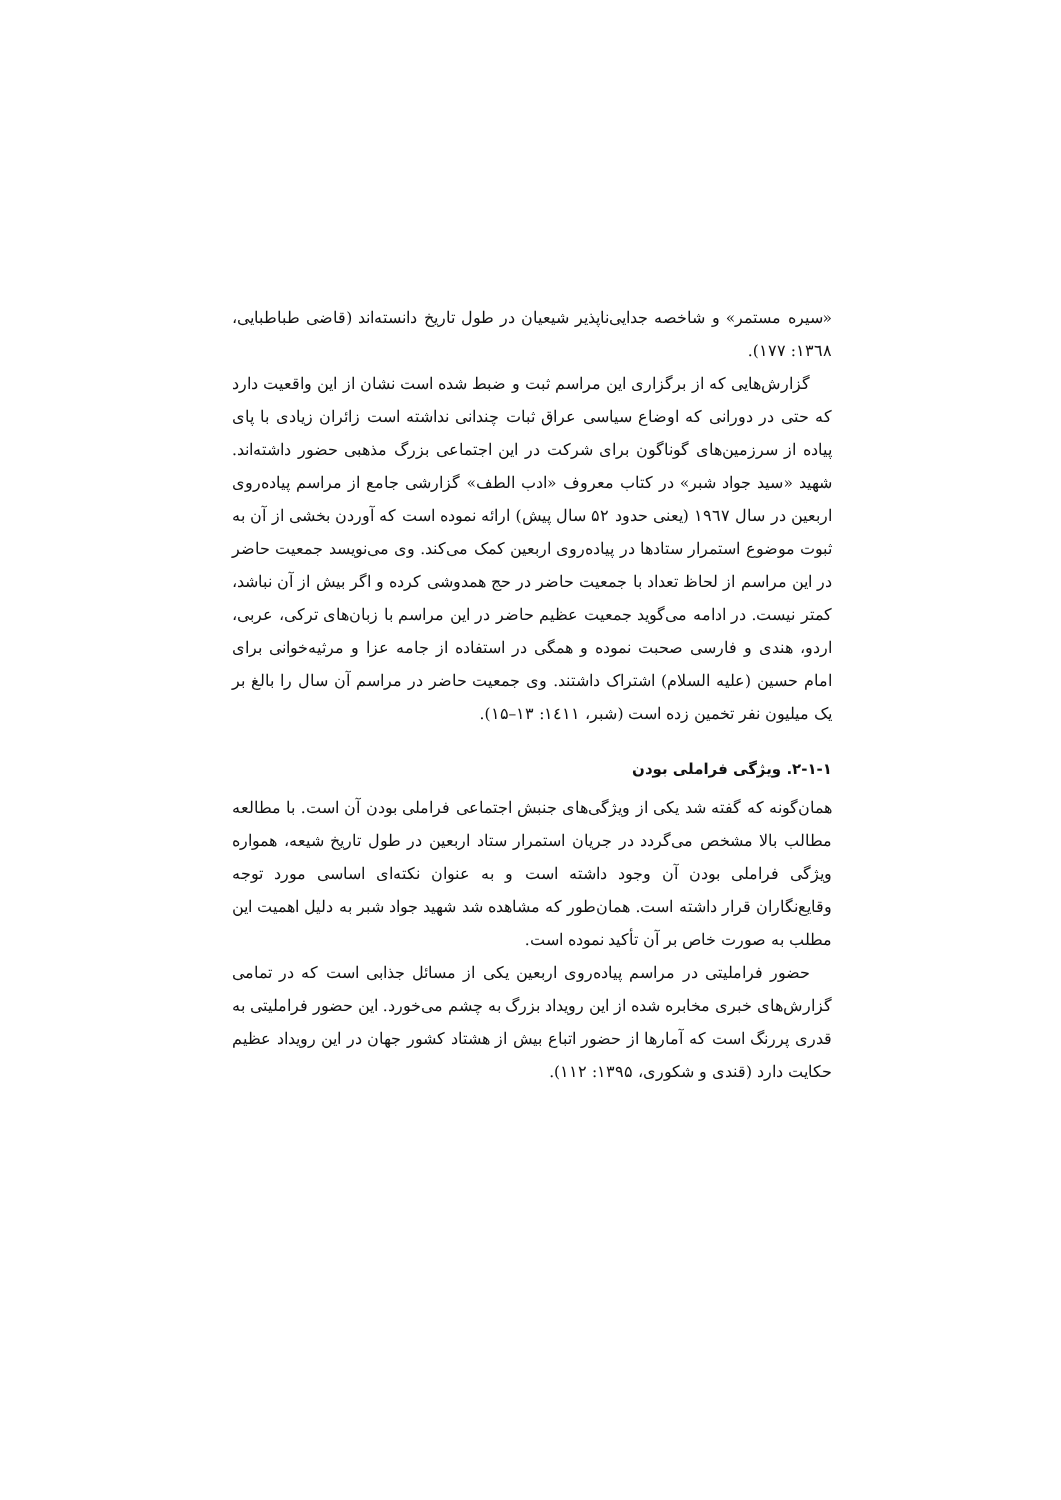«سیره مستمر» و شاخصه جدایی‌ناپذیر شیعیان در طول تاریخ دانسته‌اند (قاضی طباطبایی، ۱۳٦۸: ۱۷۷).
گزارش‌هایی که از برگزاری این مراسم ثبت و ضبط شده است نشان از این واقعیت دارد که حتی در دورانی که اوضاع سیاسی عراق ثبات چندانی نداشته است زائران زیادی با پای پیاده از سرزمین‌های گوناگون برای شرکت در این اجتماعی بزرگ مذهبی حضور داشته‌اند. شهید «سید جواد شبر» در کتاب معروف «ادب الطف» گزارشی جامع از مراسم پیاده‌روی اربعین در سال ۱۹٦۷ (یعنی حدود ۵۲ سال پیش) ارائه نموده است که آوردن بخشی از آن به ثبوت موضوع استمرار ستادها در پیاده‌روی اربعین کمک می‌کند. وی می‌نویسد جمعیت حاضر در این مراسم از لحاظ تعداد با جمعیت حاضر در حج همدوشی کرده و اگر بیش از آن نباشد، کمتر نیست. در ادامه می‌گوید جمعیت عظیم حاضر در این مراسم با زبان‌های ترکی، عربی، اردو، هندی و فارسی صحبت نموده و همگی در استفاده از جامه عزا و مرثیه‌خوانی برای امام حسین (علیه السلام) اشتراک داشتند. وی جمعیت حاضر در مراسم آن سال را بالغ بر یک میلیون نفر تخمین زده است (شبر، ۱٤۱۱: ۱۳–۱۵).
۲-۱-۱. ویژگی فراملی بودن
همان‌گونه که گفته شد یکی از ویژگی‌های جنبش اجتماعی فراملی بودن آن است. با مطالعه مطالب بالا مشخص می‌گردد در جریان استمرار ستاد اربعین در طول تاریخ شیعه، همواره ویژگی فراملی بودن آن وجود داشته است و به عنوان نکته‌ای اساسی مورد توجه وقایع‌نگاران قرار داشته است. همان‌طور که مشاهده شد شهید جواد شبر به دلیل اهمیت این مطلب به صورت خاص بر آن تأکید نموده است.
حضور فراملیتی در مراسم پیاده‌روی اربعین یکی از مسائل جذابی است که در تمامی گزارش‌های خبری مخابره شده از این رویداد بزرگ به چشم می‌خورد. این حضور فراملیتی به قدری پررنگ است که آمارها از حضور اتباع بیش از هشتاد کشور جهان در این رویداد عظیم حکایت دارد (قندی و شکوری، ۱۳۹۵: ۱۱۲).